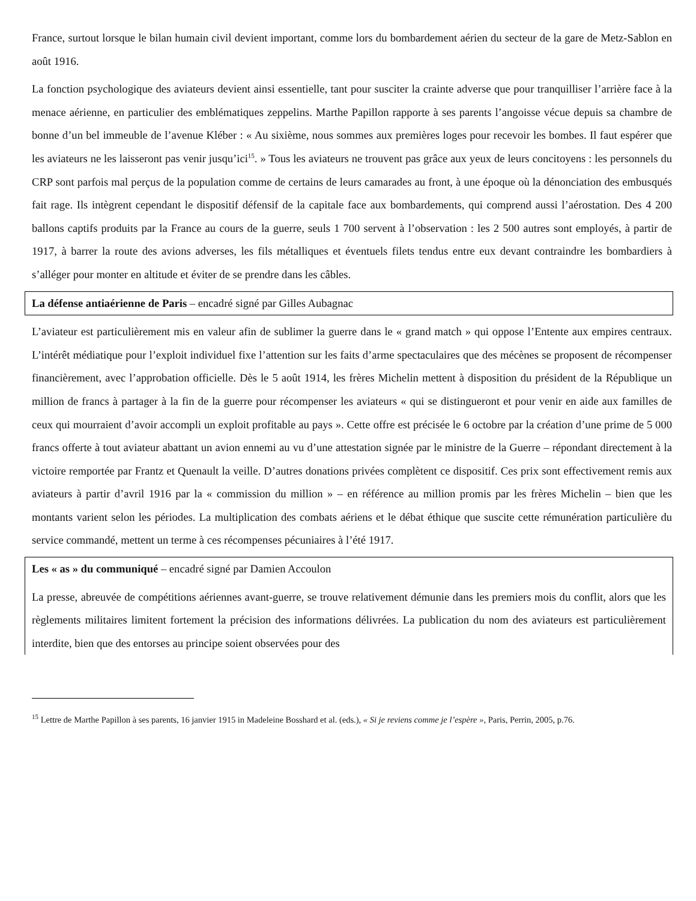France, surtout lorsque le bilan humain civil devient important, comme lors du bombardement aérien du secteur de la gare de Metz-Sablon en août 1916.
La fonction psychologique des aviateurs devient ainsi essentielle, tant pour susciter la crainte adverse que pour tranquilliser l’arrière face à la menace aérienne, en particulier des emblématiques zeppelins. Marthe Papillon rapporte à ses parents l’angoisse vécue depuis sa chambre de bonne d’un bel immeuble de l’avenue Kléber : « Au sixième, nous sommes aux premières loges pour recevoir les bombes. Il faut espérer que les aviateurs ne les laisseront pas venir jusqu’ici<sup>15</sup>. » Tous les aviateurs ne trouvent pas grâce aux yeux de leurs concitoyens : les personnels du CRP sont parfois mal perçus de la population comme de certains de leurs camarades au front, à une époque où la dénonciation des embusqués fait rage. Ils intègrent cependant le dispositif défensif de la capitale face aux bombardements, qui comprend aussi l’aérostation. Des 4 200 ballons captifs produits par la France au cours de la guerre, seuls 1 700 servent à l’observation : les 2 500 autres sont employés, à partir de 1917, à barrer la route des avions adverses, les fils métalliques et éventuels filets tendus entre eux devant contraindre les bombardiers à s’alléger pour monter en altitude et éviter de se prendre dans les câbles.
La défense antiaérienne de Paris – encadré signé par Gilles Aubagnac
L’aviateur est particulièrement mis en valeur afin de sublimer la guerre dans le « grand match » qui oppose l’Entente aux empires centraux. L’intérêt médiatique pour l’exploit individuel fixe l’attention sur les faits d’arme spectaculaires que des mécènes se proposent de récompenser financièrement, avec l’approbation officielle. Dès le 5 août 1914, les frères Michelin mettent à disposition du président de la République un million de francs à partager à la fin de la guerre pour récompenser les aviateurs « qui se distingueront et pour venir en aide aux familles de ceux qui mourraient d’avoir accompli un exploit profitable au pays ». Cette offre est précisée le 6 octobre par la création d’une prime de 5 000 francs offerte à tout aviateur abattant un avion ennemi au vu d’une attestation signée par le ministre de la Guerre – répondant directement à la victoire remportée par Frantz et Quenault la veille. D’autres donations privées complètent ce dispositif. Ces prix sont effectivement remis aux aviateurs à partir d’avril 1916 par la « commission du million » – en référence au million promis par les frères Michelin – bien que les montants varient selon les périodes. La multiplication des combats aériens et le débat éthique que suscite cette rémunération particulière du service commandé, mettent un terme à ces récompenses pécuniaires à l’été 1917.
Les « as » du communiqué – encadré signé par Damien Accoulon
La presse, abreuvée de compétitions aériennes avant-guerre, se trouve relativement démunie dans les premiers mois du conflit, alors que les règlements militaires limitent fortement la précision des informations délivrées. La publication du nom des aviateurs est particulièrement interdite, bien que des entorses au principe soient observées pour des
<sup>15</sup> Lettre de Marthe Papillon à ses parents, 16 janvier 1915 in Madeleine Bosshard et al. (eds.), « Si je reviens comme je l’espère », Paris, Perrin, 2005, p.76.